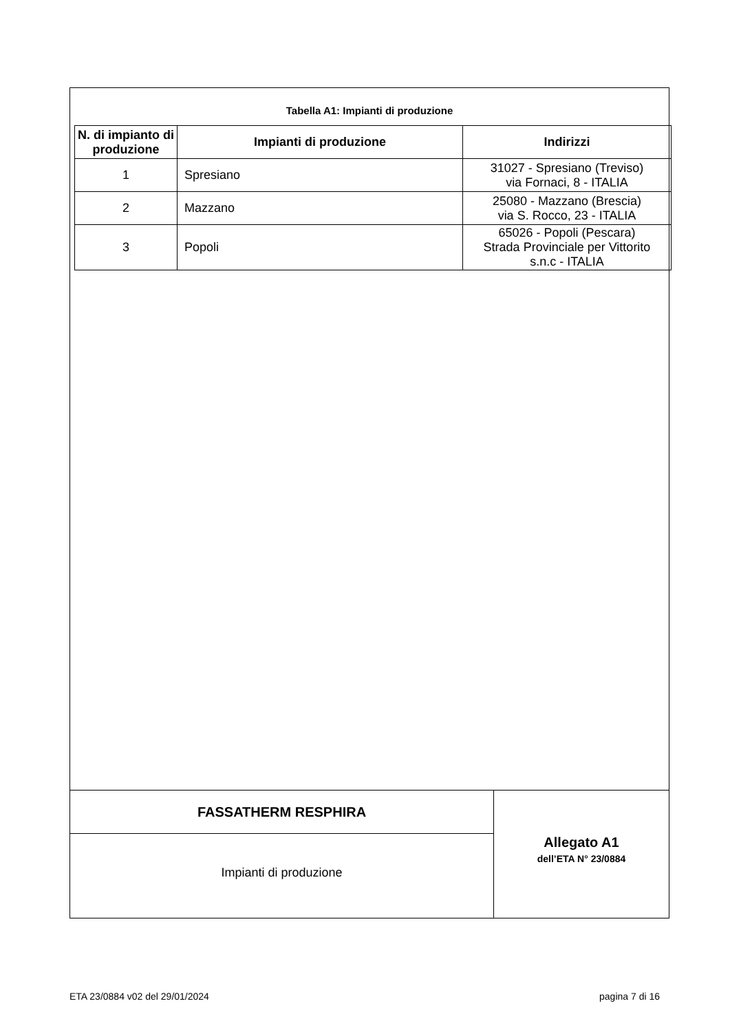Tabella A1: Impianti di produzione
| N. di impianto di produzione | Impianti di produzione | Indirizzi |
| --- | --- | --- |
| 1 | Spresiano | 31027 - Spresiano (Treviso) via Fornaci, 8 - ITALIA |
| 2 | Mazzano | 25080 - Mazzano (Brescia) via S. Rocco, 23 - ITALIA |
| 3 | Popoli | 65026 - Popoli (Pescara) Strada Provinciale per Vittorito s.n.c - ITALIA |
FASSATHERM RESPHIRA
Impianti di produzione
Allegato A1
dell’ETA N° 23/0884
ETA 23/0884 v02 del 29/01/2024 pagina 7 di 16